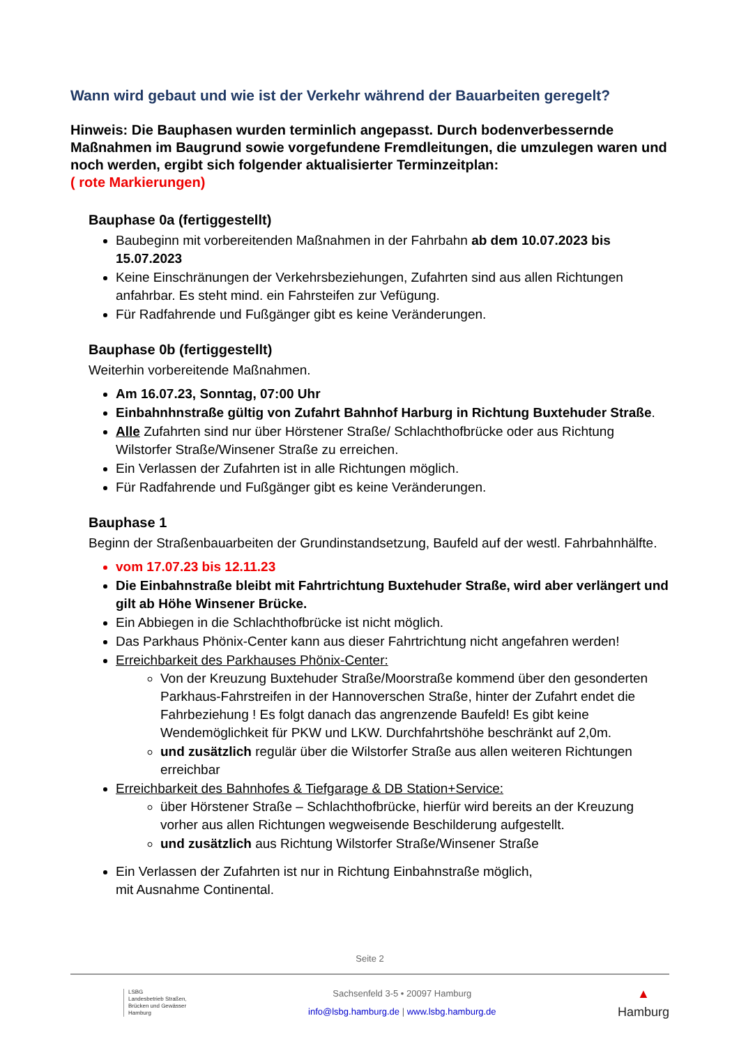Wann wird gebaut und wie ist der Verkehr während der Bauarbeiten geregelt?
Hinweis: Die Bauphasen wurden terminlich angepasst. Durch bodenverbessernde Maßnahmen im Baugrund sowie vorgefundene Fremdleitungen, die umzulegen waren und noch werden, ergibt sich folgender aktualisierter Terminzeitplan:
( rote Markierungen)
Bauphase 0a (fertiggestellt)
Baubeginn mit vorbereitenden Maßnahmen in der Fahrbahn ab dem 10.07.2023 bis 15.07.2023
Keine Einschränungen der Verkehrsbeziehungen, Zufahrten sind aus allen Richtungen anfahrbar. Es steht mind. ein Fahrsteifen zur Vefügung.
Für Radfahrende und Fußgänger gibt es keine Veränderungen.
Bauphase 0b (fertiggestellt)
Weiterhin vorbereitende Maßnahmen.
Am 16.07.23, Sonntag, 07:00 Uhr
Einbahnhnstraße gültig von Zufahrt Bahnhof Harburg in Richtung Buxtehuder Straße.
Alle Zufahrten sind nur über Hörstener Straße/ Schlachthofbrücke oder aus Richtung Wilstorfer Straße/Winsener Straße zu erreichen.
Ein Verlassen der Zufahrten ist in alle Richtungen möglich.
Für Radfahrende und Fußgänger gibt es keine Veränderungen.
Bauphase 1
Beginn der Straßenbauarbeiten der Grundinstandsetzung, Baufeld auf der westl. Fahrbahnhälfte.
vom 17.07.23 bis 12.11.23
Die Einbahnstraße bleibt mit Fahrtrichtung Buxtehuder Straße, wird aber verlängert und gilt ab Höhe Winsener Brücke.
Ein Abbiegen in die Schlachthofbrücke ist nicht möglich.
Das Parkhaus Phönix-Center kann aus dieser Fahrtrichtung nicht angefahren werden!
Erreichbarkeit des Parkhauses Phönix-Center:
Von der Kreuzung Buxtehuder Straße/Moorstraße kommend über den gesonderten Parkhaus-Fahrstreifen in der Hannoverschen Straße, hinter der Zufahrt endet die Fahrbeziehung ! Es folgt danach das angrenzende Baufeld! Es gibt keine Wendemöglichkeit für PKW und LKW. Durchfahrtshöhe beschränkt auf 2,0m.
und zusätzlich regulär über die Wilstorfer Straße aus allen weiteren Richtungen erreichbar
Erreichbarkeit des Bahnhofes & Tiefgarage & DB Station+Service:
über Hörstener Straße – Schlachthofbrücke, hierfür wird bereits an der Kreuzung vorher aus allen Richtungen wegweisende Beschilderung aufgestellt.
und zusätzlich aus Richtung Wilstorfer Straße/Winsener Straße
Ein Verlassen der Zufahrten ist nur in Richtung Einbahnstraße möglich,
mit Ausnahme Continental.
Seite 2
LSBG
Landesbetrieb Straßen,
Brücken und Gewässer
Hamburg
Sachsenfeld 3-5 • 20097 Hamburg
info@lsbg.hamburg.de | www.lsbg.hamburg.de
▲
Hamburg